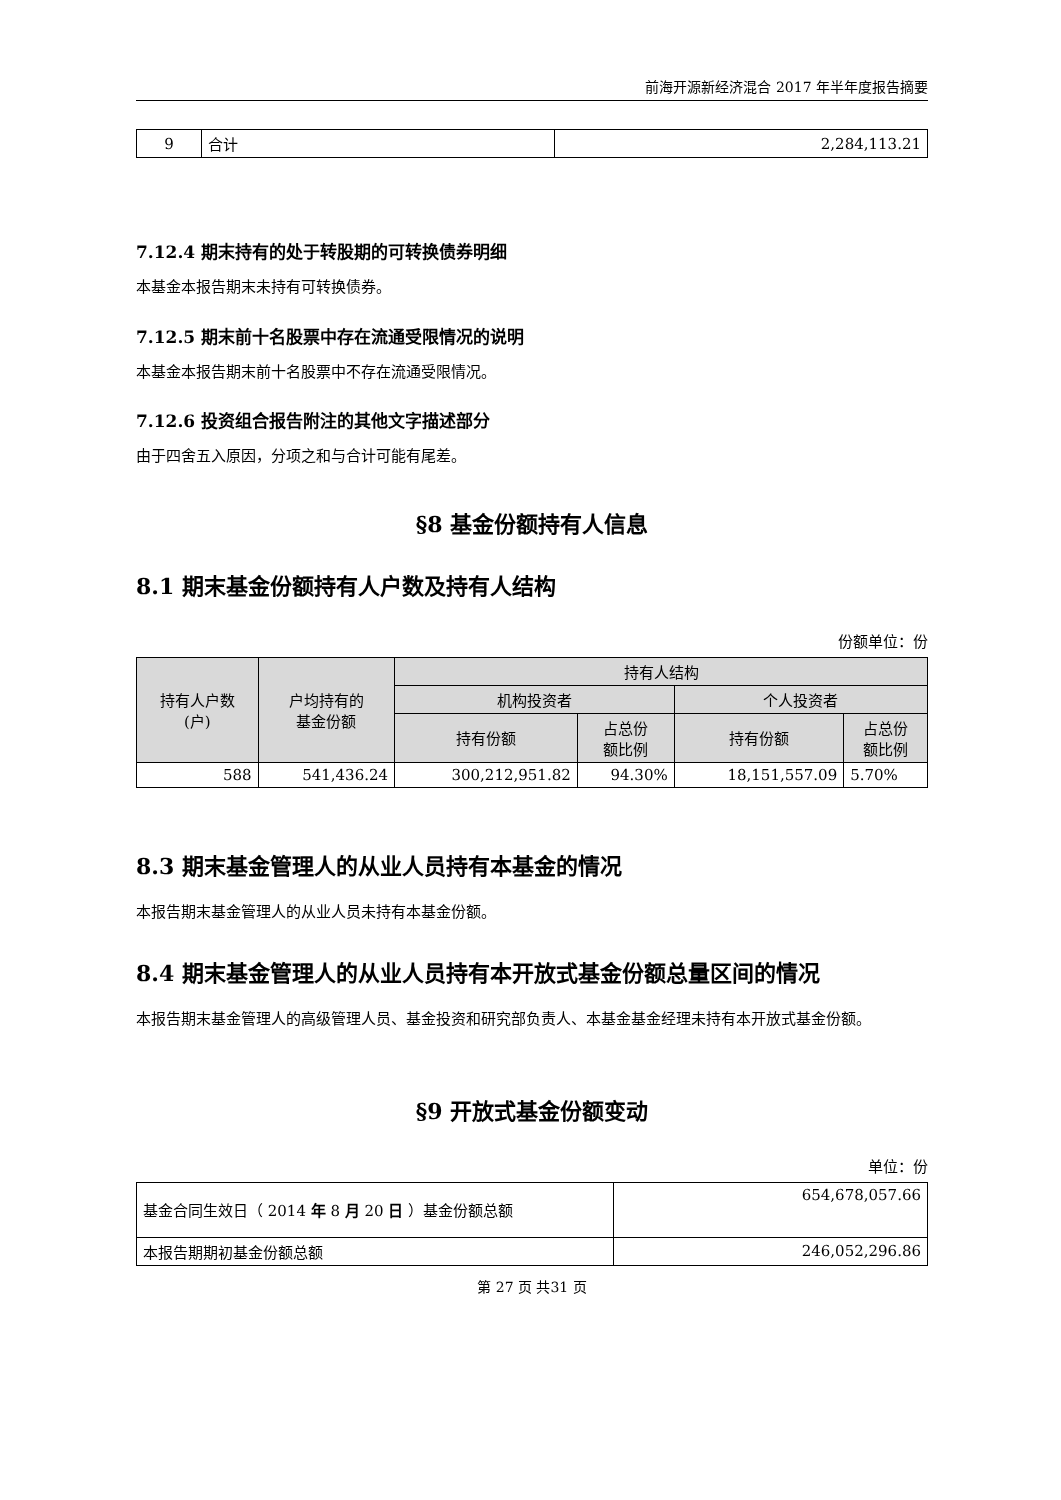前海开源新经济混合 2017 年半年度报告摘要
| 9 | 合计 | 2,284,113.21 |
7.12.4 期末持有的处于转股期的可转换债券明细
本基金本报告期末未持有可转换债券。
7.12.5 期末前十名股票中存在流通受限情况的说明
本基金本报告期末前十名股票中不存在流通受限情况。
7.12.6 投资组合报告附注的其他文字描述部分
由于四舍五入原因，分项之和与合计可能有尾差。
§8 基金份额持有人信息
8.1 期末基金份额持有人户数及持有人结构
份额单位：份
| 持有人户数 (户) | 户均持有的 基金份额 | 持有人结构 | | | |
| --- | --- | --- | --- | --- | --- |
| | | 机构投资者 | | 个人投资者 | |
| | | 持有份额 | 占总份 额比例 | 持有份额 | 占总份 额比例 |
| 588 | 541,436.24 | 300,212,951.82 | 94.30% | 18,151,557.09 | 5.70% |
8.3 期末基金管理人的从业人员持有本基金的情况
本报告期末基金管理人的从业人员未持有本基金份额。
8.4 期末基金管理人的从业人员持有本开放式基金份额总量区间的情况
本报告期末基金管理人的高级管理人员、基金投资和研究部负责人、本基金基金经理未持有本开放式基金份额。
§9 开放式基金份额变动
单位：份
| 基金合同生效日（ 2014 年 8 月 20 日 ）基金份额总额 | 654,678,057.66 |
| 本报告期期初基金份额总额 | 246,052,296.86 |
第 27 页 共31 页